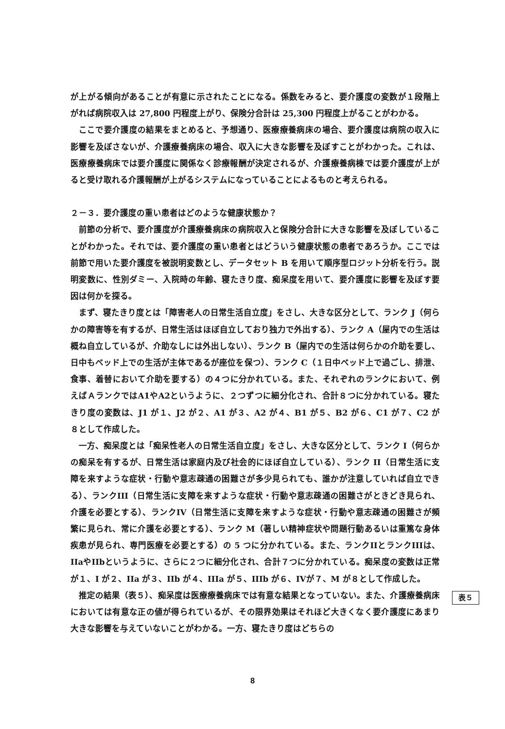が上がる傾向があることが有意に示されたことになる。係数をみると、要介護度の変数が１段階上がれば病院収入は 27,800 円程度上がり、保険分合計は 25,300 円程度上がることがわかる。
ここで要介護度の結果をまとめると、予想通り、医療療養病床の場合、要介護度は病院の収入に影響を及ぼさないが、介護療養病床の場合、収入に大きな影響を及ぼすことがわかった。これは、医療療養病床では要介護度に関係なく診療報酬が決定されるが、介護療養病棟では要介護度が上がると受け取れる介護報酬が上がるシステムになっていることによるものと考えられる。
２－３．要介護度の重い患者はどのような健康状態か？
前節の分析で、要介護度が介護療養病床の病院収入と保険分合計に大きな影響を及ぼしていることがわかった。それでは、要介護度の重い患者とはどういう健康状態の患者であろうか。ここでは前節で用いた要介護度を被説明変数とし、データセット B を用いて順序型ロジット分析を行う。説明変数に、性別ダミー、入院時の年齢、寝たきり度、痴呆度を用いて、要介護度に影響を及ぼす要因は何かを探る。
まず、寝たきり度とは「障害老人の日常生活自立度」をさし、大きな区分として、ランク J（何らかの障害等を有するが、日常生活はほぼ自立しており独力で外出する）、ランク A（屋内での生活は概ね自立しているが、介助なしには外出しない）、ランク B（屋内での生活は何らかの介助を要し、日中もベッド上での生活が主体であるが座位を保つ）、ランク C（１日中ベッド上で過ごし、排泄、食事、着替において介助を要する）の４つに分かれている。また、それぞれのランクにおいて、例えばＡランクではA1やA2というように、２つずつに細分化され、合計８つに分かれている。寝たきり度の変数は、J1 が１、J2 が２、A1 が３、A2 が４、B1 が５、B2 が６、C1 が７、C2 が８として作成した。
一方、痴呆度とは「痴呆性老人の日常生活自立度」をさし、大きな区分として、ランク I（何らかの痴呆を有するが、日常生活は家庭内及び社会的にほぼ自立している）、ランク II（日常生活に支障を来すような症状・行動や意志疎通の困難さが多少見られても、誰かが注意していれば自立できる）、ランクIII（日常生活に支障を来すような症状・行動や意志疎通の困難さがときどき見られ、介護を必要とする）、ランクIV（日常生活に支障を来すような症状・行動や意志疎通の困難さが頻繁に見られ、常に介護を必要とする）、ランク M（著しい精神症状や問題行動あるいは重篤な身体疾患が見られ、専門医療を必要とする）の 5 つに分かれている。また、ランクIIとランクIIIは、IIaやIIbというように、さらに２つに細分化され、合計７つに分かれている。痴呆度の変数は正常が１、I が２、IIa が３、IIb が４、IIIa が５、IIIb が６、IVが７、M が８として作成した。
推定の結果（表５）、痴呆度は医療療養病床では有意な結果となっていない。また、介護療養病床においては有意な正の値が得られているが、その限界効果はそれほど大きくなく要介護度にあまり大きな影響を与えていないことがわかる。一方、寝たきり度はどちらの
表５
8